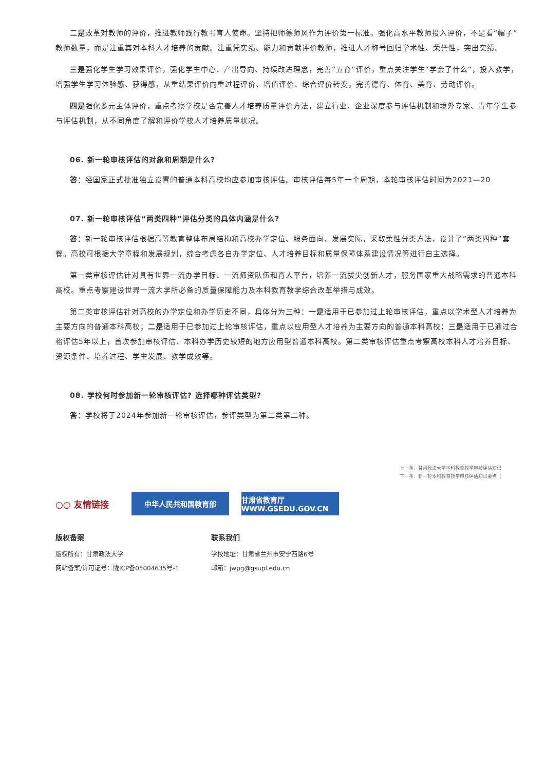二是改革对教师的评价，推进教师践行教书育人使命。坚持把师德师风作为评价第一标准。强化高水平教师投入评价，不是看“帽子”教师数量，而是注重其对本科人才培养的贡献。注重凭实绩、能力和贡献评价教师，推进人才称号回归学术性、荣誉性，突出实绩。
三是强化学生学习效果评价，强化学生中心、产出导向、持续改进理念，完善“五育”评价，重点关注学生“学会了什么”，投入教学，增强学生学习体验感、获得感，从重结果评价向重过程评价、增值评价、综合评价转变，完善德育、体育、美育、劳动评价。
四是强化多元主体评价，重点考察学校是否完善人才培养质量评价方法，建立行业、企业深度参与评估机制和境外专家、青年学生参与评估机制，从不同角度了解和评价学校人才培养质量状况。
06. 新一轮审核评估的对象和周期是什么?
答：经国家正式批准独立设置的普通本科高校均应参加审核评估。审核评估每5年一个周期，本轮审核评估时间为2021—20
07. 新一轮审核评估“两类四种”评估分类的具体内涵是什么?
答：新一轮审核评估根据高等教育整体布局结构和高校办学定位、服务面向、发展实际，采取柔性分类方法，设计了“两类四种”套餐。高校可根据大学章程和发展规划，综合考虑各自办学定位、人才培养目标和质量保障体系建设情况等进行自主选择。
第一类审核评估针对具有世界一流办学目标、一流师资队伍和育人平台，培养一流拔尖创新人才，服务国家重大战略需求的普通本科高校。重点考察建设世界一流大学所必备的质量保障能力及本科教育教学综合改革举措与成效。
第二类审核评估针对高校的办学定位和办学历史不同，具体分为三种：一是适用于已参加过上轮审核评估，重点以学术型人才培养为主要方向的普通本科高校；二是适用于已参加过上轮审核评估，重点以应用型人才培养为主要方向的普通本科高校；三是适用于已通过合格评估5年以上，首次参加审核评估、本科办学历史较短的地方应用型普通本科高校。第二类审核评估重点考察高校本科人才培养目标、资源条件、培养过程、学生发展、教学成效等。
08. 学校何时参加新一轮审核评估? 选择哪种评估类型?
答：学校将于2024年参加新一轮审核评估，参评类型为第二类第二种。
上一条：甘肃政法大学本科教育教学审核评估知识
下一条：新一轮本科教育教学审核评估知识要点（
○○ 友情链接
中华人民共和国教育部
甘肃省教育厅 WWW.GSEDU.GOV.CN
版权备案
版权所有：甘肃政法大学
网站备案/许可证号：陇ICP备05004635号-1
联系我们
学校地址：甘肃省兰州市安宁西路6号
邮箱：jwpg@gsupl.edu.cn